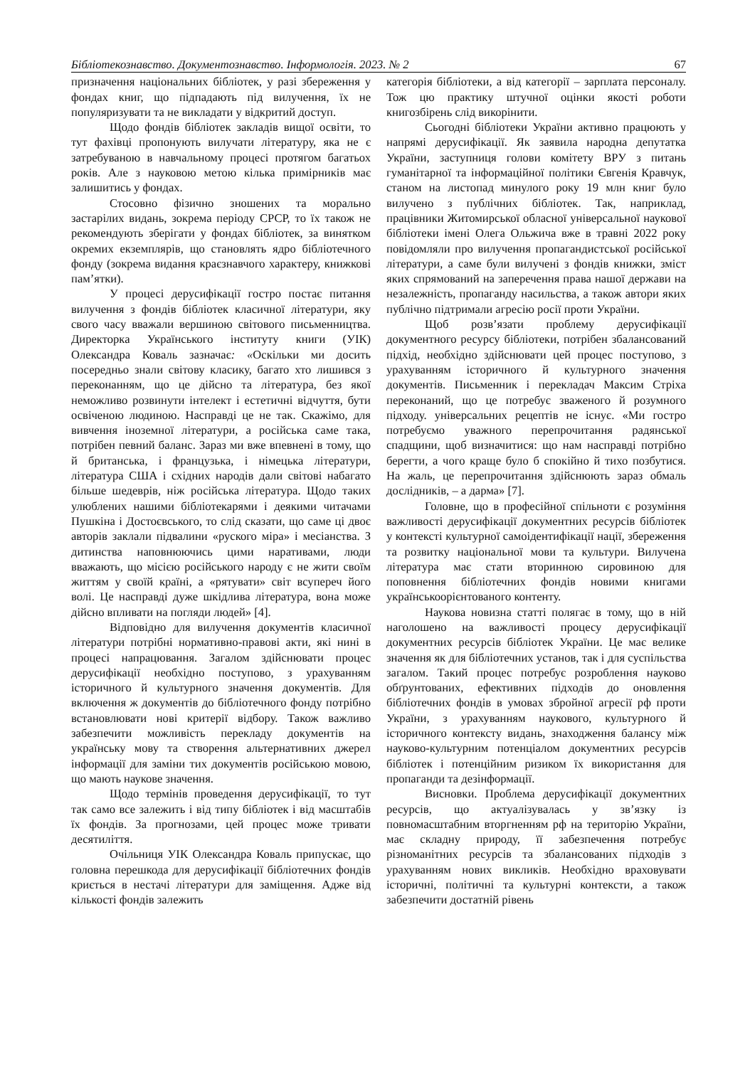Бібліотекознавство. Документознавство. Інформологія. 2023. № 2 67
призначення національних бібліотек, у разі збереження у фондах книг, що підпадають під вилучення, їх не популяризувати та не викладати у відкритий доступ.
Щодо фондів бібліотек закладів вищої освіти, то тут фахівці пропонують вилучати літературу, яка не є затребуваною в навчальному процесі протягом багатьох років. Але з науковою метою кілька примірників має залишитись у фондах.
Стосовно фізично зношених та морально застарілих видань, зокрема періоду СРСР, то їх також не рекомендують зберігати у фондах бібліотек, за винятком окремих екземплярів, що становлять ядро бібліотечного фонду (зокрема видання краєзнавчого характеру, книжкові пам’ятки).
У процесі дерусифікації гостро постає питання вилучення з фондів бібліотек класичної літератури, яку свого часу вважали вершиною світового письменництва. Директорка Українського інституту книги (УІК) Олександра Коваль зазначає: «Оскільки ми досить посередньо знали світову класику, багато хто лишився з переконанням, що це дійсно та література, без якої неможливо розвинути інтелект і естетичні відчуття, бути освіченою людиною. Насправді це не так. Скажімо, для вивчення іноземної літератури, а російська саме така, потрібен певний баланс. Зараз ми вже впевнені в тому, що й британська, і французька, і німецька літератури, література США і східних народів дали світові набагато більше шедеврів, ніж російська література. Щодо таких улюблених нашими бібліотекарями і деякими читачами Пушкіна і Достоєвського, то слід сказати, що саме ці двоє авторів заклали підвалини «руского міра» і месіанства. З дитинства наповнюючись цими наративами, люди вважають, що місією російського народу є не жити своїм життям у своїй країні, а «рятувати» світ всупереч його волі. Це насправді дуже шкідлива література, вона може дійсно впливати на погляди людей» [4].
Відповідно для вилучення документів класичної літератури потрібні нормативно-правові акти, які нині в процесі напрацювання. Загалом здійснювати процес дерусифікації необхідно поступово, з урахуванням історичного й культурного значення документів. Для включення ж документів до бібліотечного фонду потрібно встановлювати нові критерії відбору. Також важливо забезпечити можливість перекладу документів на українську мову та створення альтернативних джерел інформації для заміни тих документів російською мовою, що мають наукове значення.
Щодо термінів проведення дерусифікації, то тут так само все залежить і від типу бібліотек і від масштабів їх фондів. За прогнозами, цей процес може тривати десятиліття.
Очільниця УІК Олександра Коваль припускає, що головна перешкода для дерусифікації бібліотечних фондів криється в нестачі літератури для заміщення. Адже від кількості фондів залежить
категорія бібліотеки, а від категорії – зарплата персоналу. Тож цю практику штучної оцінки якості роботи книгозбірень слід викорінити.
Сьогодні бібліотеки України активно працюють у напрямі дерусифікації. Як заявила народна депутатка України, заступниця голови комітету ВРУ з питань гуманітарної та інформаційної політики Євгенія Кравчук, станом на листопад минулого року 19 млн книг було вилучено з публічних бібліотек. Так, наприклад, працівники Житомирської обласної універсальної наукової бібліотеки імені Олега Ольжича вже в травні 2022 року повідомляли про вилучення пропагандистської російської літератури, а саме були вилучені з фондів книжки, зміст яких спрямований на заперечення права нашої держави на незалежність, пропаганду насильства, а також автори яких публічно підтримали агресію росії проти України.
Щоб розв’язати проблему дерусифікації документного ресурсу бібліотеки, потрібен збалансований підхід, необхідно здійснювати цей процес поступово, з урахуванням історичного й культурного значення документів. Письменник і перекладач Максим Стріха переконаний, що це потребує зваженого й розумного підходу. універсальних рецептів не існує. «Ми гостро потребуємо уважного перепрочитання радянської спадщини, щоб визначитися: що нам насправді потрібно берегти, а чого краще було б спокійно й тихо позбутися. На жаль, це перепрочитання здійснюють зараз обмаль дослідників, – а дарма» [7].
Головне, що в професійної спільноти є розуміння важливості дерусифікації документних ресурсів бібліотек у контексті культурної самоідентифікації нації, збереження та розвитку національної мови та культури. Вилучена література має стати вторинною сировиною для поповнення бібліотечних фондів новими книгами українськоорієнтованого контенту.
Наукова новизна статті полягає в тому, що в ній наголошено на важливості процесу дерусифікації документних ресурсів бібліотек України. Це має велике значення як для бібліотечних установ, так і для суспільства загалом. Такий процес потребує розроблення науково обґрунтованих, ефективних підходів до оновлення бібліотечних фондів в умовах збройної агресії рф проти України, з урахуванням наукового, культурного й історичного контексту видань, знаходження балансу між науково-культурним потенціалом документних ресурсів бібліотек і потенційним ризиком їх використання для пропаганди та дезінформації.
Висновки. Проблема дерусифікації документних ресурсів, що актуалізувалась у зв’язку із повномасштабним вторгненням рф на територію України, має складну природу, її забезпечення потребує різноманітних ресурсів та збалансованих підходів з урахуванням нових викликів. Необхідно враховувати історичні, політичні та культурні контексти, а також забезпечити достатній рівень